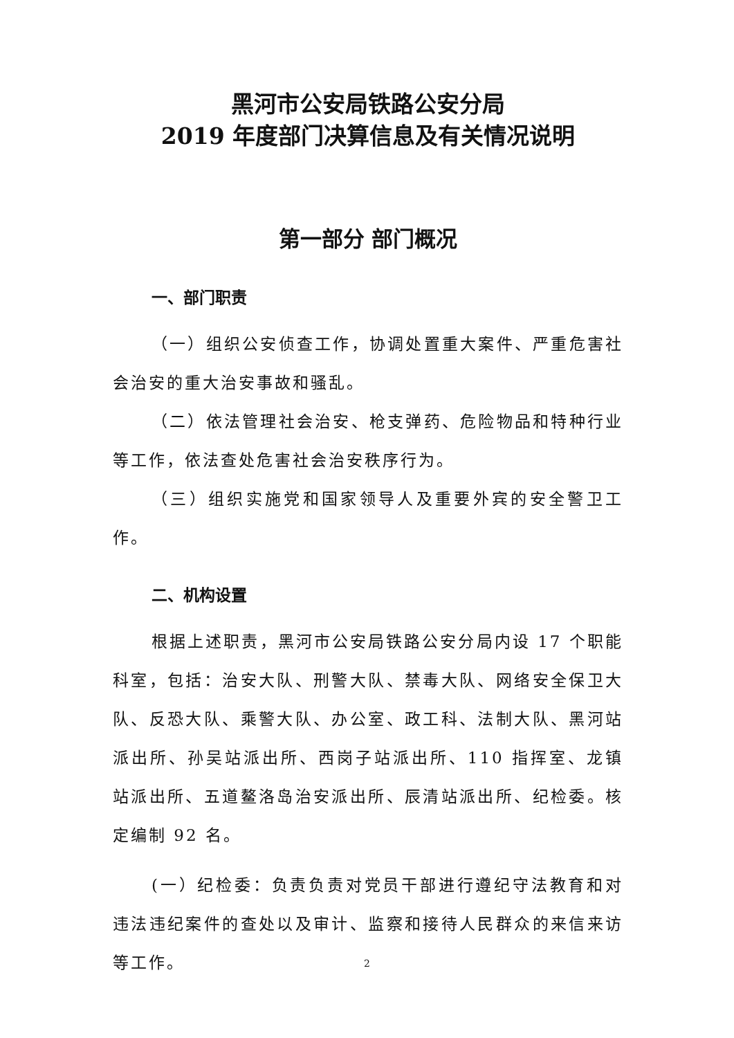黑河市公安局铁路公安分局
2019 年度部门决算信息及有关情况说明
第一部分 部门概况
一、部门职责
（一）组织公安侦查工作，协调处置重大案件、严重危害社会治安的重大治安事故和骚乱。
（二）依法管理社会治安、枪支弹药、危险物品和特种行业等工作，依法查处危害社会治安秩序行为。
（三）组织实施党和国家领导人及重要外宾的安全警卫工作。
二、机构设置
根据上述职责，黑河市公安局铁路公安分局内设 17 个职能科室，包括：治安大队、刑警大队、禁毒大队、网络安全保卫大队、反恐大队、乘警大队、办公室、政工科、法制大队、黑河站派出所、孙吴站派出所、西岗子站派出所、110 指挥室、龙镇站派出所、五道鳌洛岛治安派出所、辰清站派出所、纪检委。核定编制 92 名。
(一）纪检委：负责负责对党员干部进行遵纪守法教育和对违法违纪案件的查处以及审计、监察和接待人民群众的来信来访等工作。
2